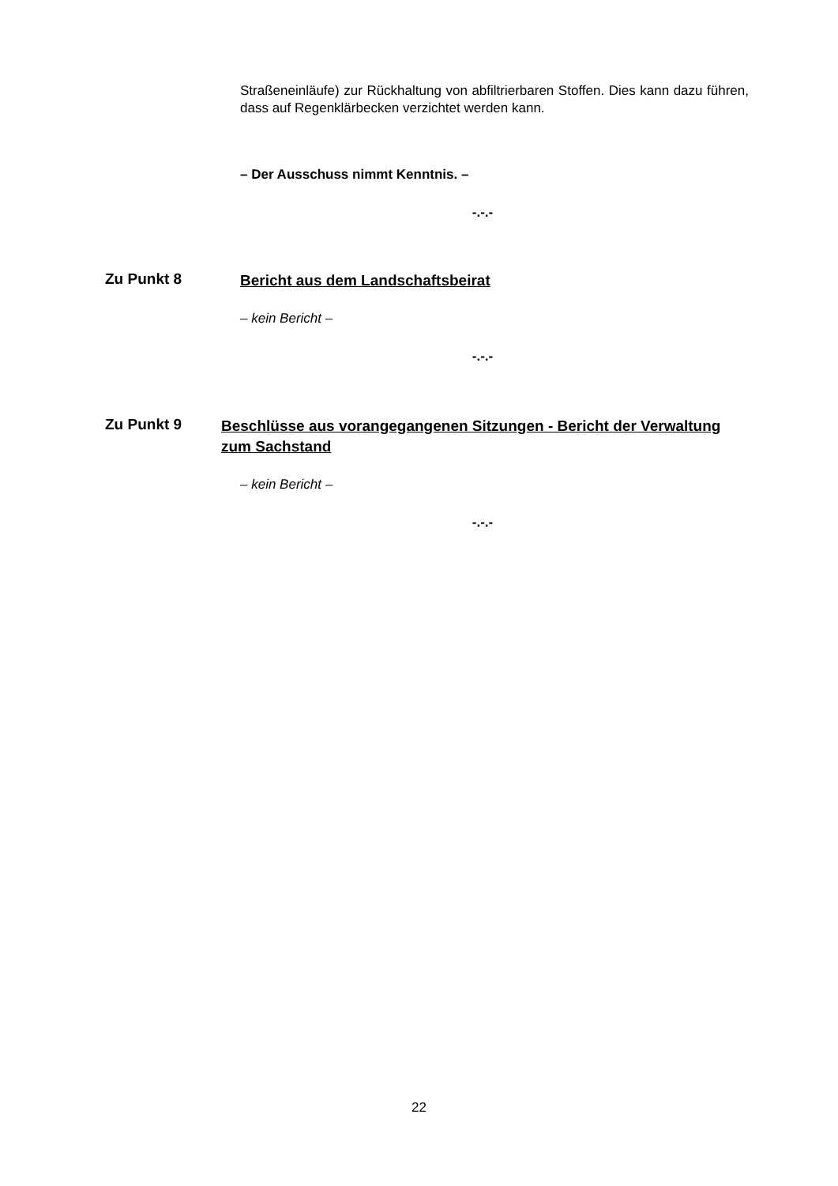Straßeneinläufe) zur Rückhaltung von abfiltrierbaren Stoffen. Dies kann dazu führen, dass auf Regenklärbecken verzichtet werden kann.
– Der Ausschuss nimmt Kenntnis. –
-.-.-
Zu Punkt 8
Bericht aus dem Landschaftsbeirat
– kein Bericht –
-.-.-
Zu Punkt 9
Beschlüsse aus vorangegangenen Sitzungen - Bericht der Verwaltung zum Sachstand
– kein Bericht –
-.-.-
22